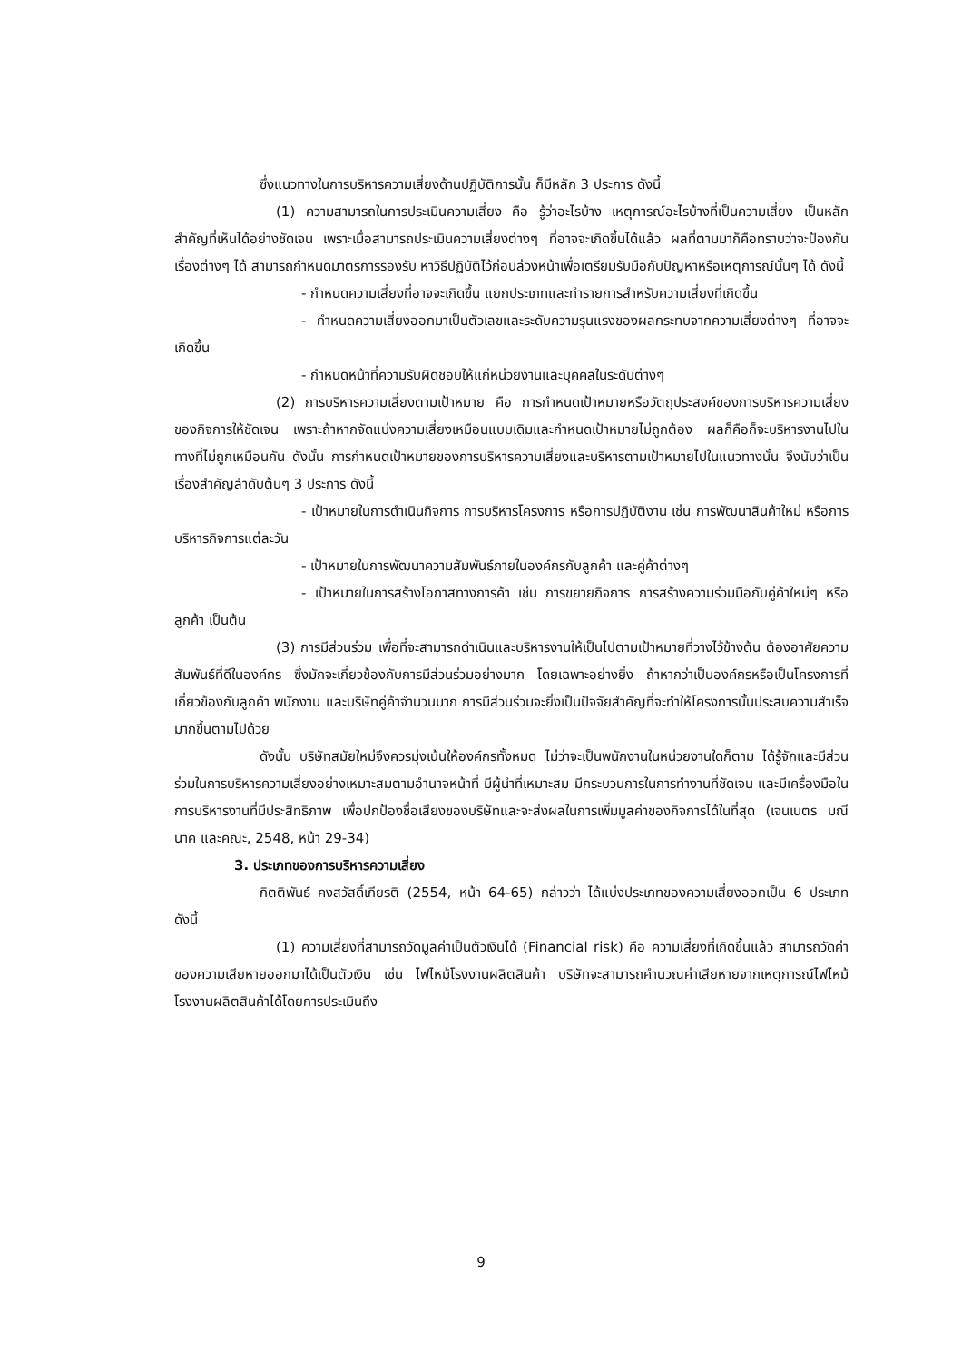ซึ่งแนวทางในการบริหารความเสี่ยงด้านปฏิบัติการนั้น ก็มีหลัก 3 ประการ ดังนี้
(1) ความสามารถในการประเมินความเสี่ยง คือ รู้ว่าอะไรบ้าง เหตุการณ์อะไรบ้างที่เป็นความเสี่ยง เป็นหลักสำคัญที่เห็นได้อย่างชัดเจน เพราะเมื่อสามารถประเมินความเสี่ยงต่างๆ ที่อาจจะเกิดขึ้นได้แล้ว ผลที่ตามมาก็คือทราบว่าจะป้องกันเรื่องต่างๆ ได้ สามารถกำหนดมาตรการรองรับ หาวิธีปฏิบัติไว้ก่อนล่วงหน้าเพื่อเตรียมรับมือกับปัญหาหรือเหตุการณ์นั้นๆ ได้ ดังนี้
- กำหนดความเสี่ยงที่อาจจะเกิดขึ้น แยกประเภทและทำรายการสำหรับความเสี่ยงที่เกิดขึ้น
- กำหนดความเสี่ยงออกมาเป็นตัวเลขและระดับความรุนแรงของผลกระทบจากความเสี่ยงต่างๆ ที่อาจจะเกิดขึ้น
- กำหนดหน้าที่ความรับผิดชอบให้แก่หน่วยงานและบุคคลในระดับต่างๆ
(2) การบริหารความเสี่ยงตามเป้าหมาย คือ การกำหนดเป้าหมายหรือวัตถุประสงค์ของการบริหารความเสี่ยงของกิจการให้ชัดเจน เพราะถ้าหากจัดแบ่งความเสี่ยงเหมือนแบบเดิมและกำหนดเป้าหมายไม่ถูกต้อง ผลก็คือก็จะบริหารงานไปในทางที่ไม่ถูกเหมือนกัน ดังนั้น การกำหนดเป้าหมายของการบริหารความเสี่ยงและบริหารตามเป้าหมายไปในแนวทางนั้น จึงนับว่าเป็นเรื่องสำคัญลำดับต้นๆ 3 ประการ ดังนี้
- เป้าหมายในการดำเนินกิจการ การบริหารโครงการ หรือการปฏิบัติงาน เช่น การพัฒนาสินค้าใหม่ หรือการบริหารกิจการแต่ละวัน
- เป้าหมายในการพัฒนาความสัมพันธ์ภายในองค์กรกับลูกค้า และคู่ค้าต่างๆ
- เป้าหมายในการสร้างโอกาสทางการค้า เช่น การขยายกิจการ การสร้างความร่วมมือกับคู่ค้าใหม่ๆ หรือลูกค้า เป็นต้น
(3) การมีส่วนร่วม เพื่อที่จะสามารถดำเนินและบริหารงานให้เป็นไปตามเป้าหมายที่วางไว้ข้างต้น ต้องอาศัยความสัมพันธ์ที่ดีในองค์กร ซึ่งมักจะเกี่ยวข้องกับการมีส่วนร่วมอย่างมาก โดยเฉพาะอย่างยิ่ง ถ้าหากว่าเป็นองค์กรหรือเป็นโครงการที่เกี่ยวข้องกับลูกค้า พนักงาน และบริษัทคู่ค้าจำนวนมาก การมีส่วนร่วมจะยิ่งเป็นปัจจัยสำคัญที่จะทำให้โครงการนั้นประสบความสำเร็จมากขึ้นตามไปด้วย
ดังนั้น บริษัทสมัยใหม่จึงควรมุ่งเน้นให้องค์กรทั้งหมด ไม่ว่าจะเป็นพนักงานในหน่วยงานใดก็ตาม ได้รู้จักและมีส่วนร่วมในการบริหารความเสี่ยงอย่างเหมาะสมตามอำนาจหน้าที่ มีผู้นำที่เหมาะสม มีกระบวนการในการทำงานที่ชัดเจน และมีเครื่องมือในการบริหารงานที่มีประสิทธิภาพ เพื่อปกป้องชื่อเสียงของบริษัทและจะส่งผลในการเพิ่มมูลค่าของกิจการได้ในที่สุด (เจนเนตร มณีนาค และคณะ, 2548, หน้า 29-34)
3. ประเภทของการบริหารความเสี่ยง
กิตติพันธ์ คงสวัสดิ์เกียรติ (2554, หน้า 64-65) กล่าวว่า ได้แบ่งประเภทของความเสี่ยงออกเป็น 6 ประเภท ดังนี้
(1) ความเสี่ยงที่สามารถวัดมูลค่าเป็นตัวเงินได้ (Financial risk) คือ ความเสี่ยงที่เกิดขึ้นแล้ว สามารถวัดค่าของความเสียหายออกมาได้เป็นตัวเงิน เช่น ไฟไหม้โรงงานผลิตสินค้า บริษัทจะสามารถคำนวณค่าเสียหายจากเหตุการณ์ไฟไหม้โรงงานผลิตสินค้าได้โดยการประเมินถึง
9